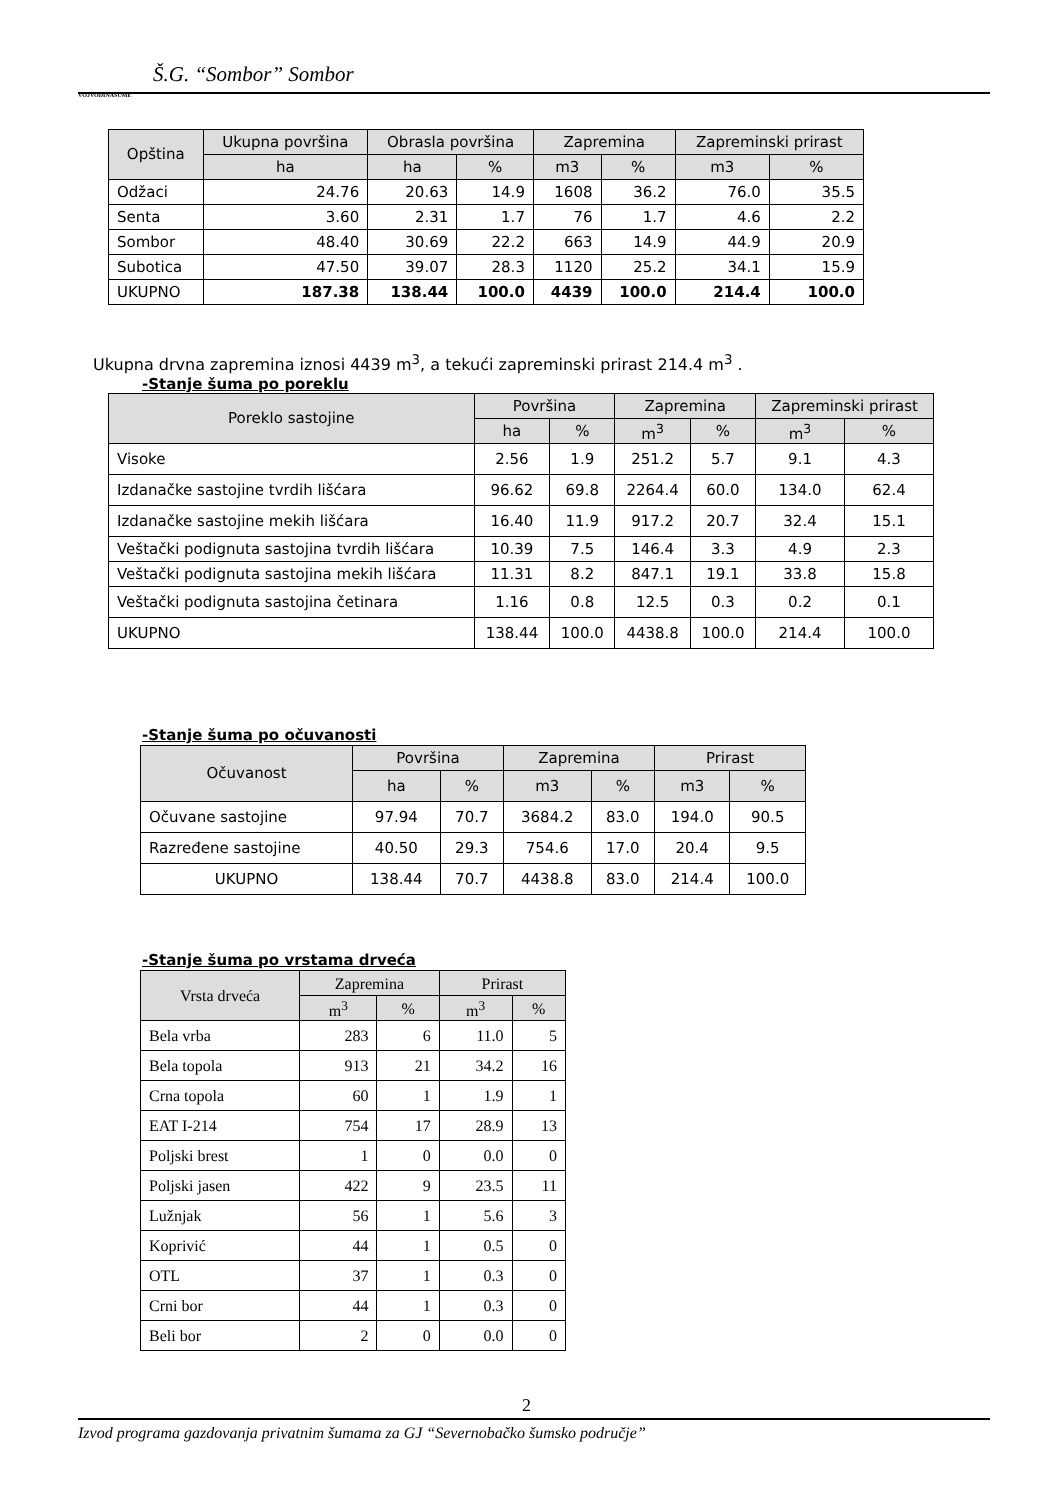Š.G. “Sombor” Sombor
VOJVODINAŠUME
| Opština | Ukupna površina | Obrasla površina | | Zapremina | | Zapreminski prirast | |
| --- | --- | --- | --- | --- | --- | --- | --- |
| | ha | ha | % | m3 | % | m3 | % |
| Odžaci | 24.76 | 20.63 | 14.9 | 1608 | 36.2 | 76.0 | 35.5 |
| Senta | 3.60 | 2.31 | 1.7 | 76 | 1.7 | 4.6 | 2.2 |
| Sombor | 48.40 | 30.69 | 22.2 | 663 | 14.9 | 44.9 | 20.9 |
| Subotica | 47.50 | 39.07 | 28.3 | 1120 | 25.2 | 34.1 | 15.9 |
| UKUPNO | 187.38 | 138.44 | 100.0 | 4439 | 100.0 | 214.4 | 100.0 |
Ukupna drvna zapremina iznosi 4439 m<sup>3</sup>, a tekući zapreminski prirast 214.4 m<sup>3</sup> .
-Stanje šuma po poreklu
| Poreklo sastojine | Površina | | Zapremina | | Zapreminski prirast | |
| --- | --- | --- | --- | --- | --- | --- |
| | ha | % | m<sup>3</sup> | % | m<sup>3</sup> | % |
| Visoke | 2.56 | 1.9 | 251.2 | 5.7 | 9.1 | 4.3 |
| Izdanačke sastojine tvrdih lišćara | 96.62 | 69.8 | 2264.4 | 60.0 | 134.0 | 62.4 |
| Izdanačke sastojine mekih lišćara | 16.40 | 11.9 | 917.2 | 20.7 | 32.4 | 15.1 |
| Veštački podignuta sastojina tvrdih lišćara | 10.39 | 7.5 | 146.4 | 3.3 | 4.9 | 2.3 |
| Veštački podignuta sastojina mekih lišćara | 11.31 | 8.2 | 847.1 | 19.1 | 33.8 | 15.8 |
| Veštački podignuta sastojina četinara | 1.16 | 0.8 | 12.5 | 0.3 | 0.2 | 0.1 |
| UKUPNO | 138.44 | 100.0 | 4438.8 | 100.0 | 214.4 | 100.0 |
-Stanje šuma po očuvanosti
| Očuvanost | Površina | | Zapremina | | Prirast | |
| --- | --- | --- | --- | --- | --- | --- |
| | ha | % | m3 | % | m3 | % |
| Očuvane sastojine | 97.94 | 70.7 | 3684.2 | 83.0 | 194.0 | 90.5 |
| Razređene sastojine | 40.50 | 29.3 | 754.6 | 17.0 | 20.4 | 9.5 |
| UKUPNO | 138.44 | 70.7 | 4438.8 | 83.0 | 214.4 | 100.0 |
-Stanje šuma po vrstama drveća
| Vrsta drveća | Zapremina | | Prirast | |
| --- | --- | --- | --- | --- |
| | m<sup>3</sup> | % | m<sup>3</sup> | % |
| Bela vrba | 283 | 6 | 11.0 | 5 |
| Bela topola | 913 | 21 | 34.2 | 16 |
| Crna topola | 60 | 1 | 1.9 | 1 |
| EAT I-214 | 754 | 17 | 28.9 | 13 |
| Poljski brest | 1 | 0 | 0.0 | 0 |
| Poljski jasen | 422 | 9 | 23.5 | 11 |
| Lužnjak | 56 | 1 | 5.6 | 3 |
| Koprivić | 44 | 1 | 0.5 | 0 |
| OTL | 37 | 1 | 0.3 | 0 |
| Crni bor | 44 | 1 | 0.3 | 0 |
| Beli bor | 2 | 0 | 0.0 | 0 |
2
Izvod programa gazdovanja privatnim šumama za GJ “Severnobačko šumsko područje”